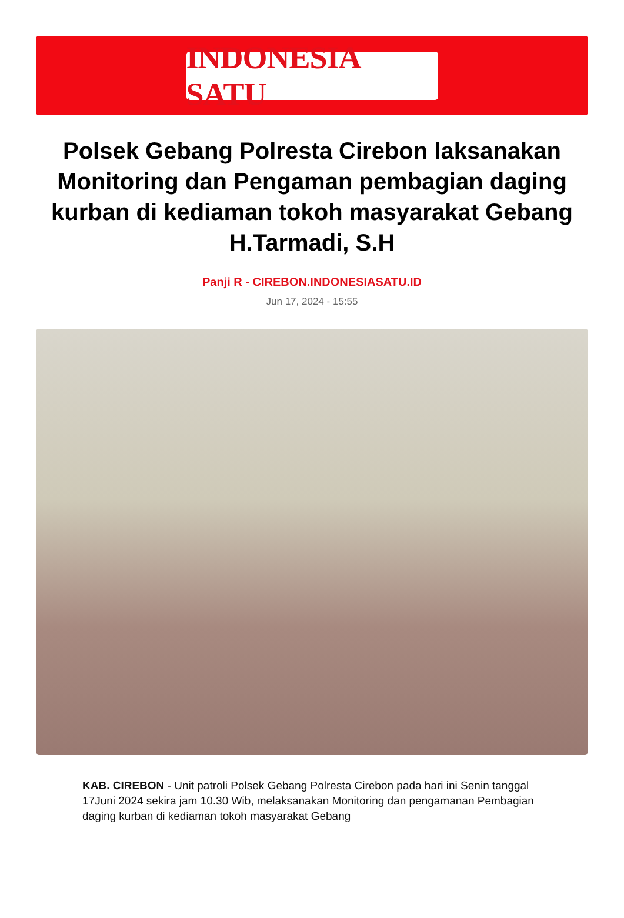INDONESIA SATU
Polsek Gebang Polresta Cirebon laksanakan Monitoring dan Pengaman pembagian daging kurban di kediaman tokoh masyarakat Gebang H.Tarmadi, S.H
Panji R - CIREBON.INDONESIASATU.ID
Jun 17, 2024 - 15:55
KAB. CIREBON - Unit patroli Polsek Gebang Polresta Cirebon pada hari ini Senin tanggal 17Juni 2024 sekira jam 10.30 Wib, melaksanakan Monitoring dan pengamanan Pembagian daging kurban di kediaman tokoh masyarakat Gebang